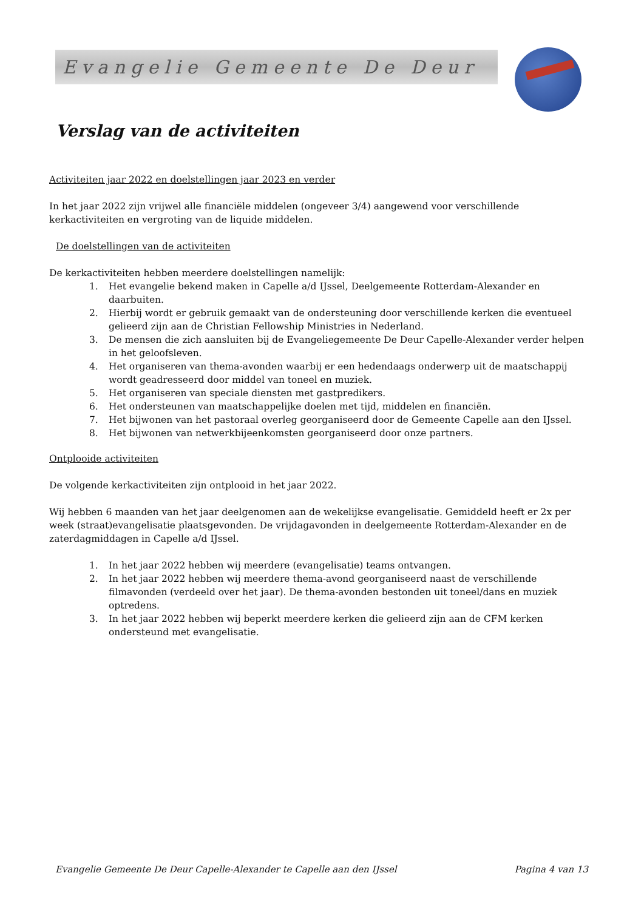Evangelie Gemeente De Deur
Verslag van de activiteiten
Activiteiten jaar 2022 en doelstellingen jaar 2023 en verder
In het jaar 2022 zijn vrijwel alle financiële middelen (ongeveer 3/4) aangewend voor verschillende kerkactiviteiten en vergroting van de liquide middelen.
De doelstellingen van de activiteiten
De kerkactiviteiten hebben meerdere doelstellingen namelijk:
1. Het evangelie bekend maken in Capelle a/d IJssel, Deelgemeente Rotterdam-Alexander en daarbuiten.
2. Hierbij wordt er gebruik gemaakt van de ondersteuning door verschillende kerken die eventueel gelieerd zijn aan de Christian Fellowship Ministries in Nederland.
3. De mensen die zich aansluiten bij de Evangeliegemeente De Deur Capelle-Alexander verder helpen in het geloofsleven.
4. Het organiseren van thema-avonden waarbij er een hedendaags onderwerp uit de maatschappij wordt geadresseerd door middel van toneel en muziek.
5. Het organiseren van speciale diensten met gastpredikers.
6. Het ondersteunen van maatschappelijke doelen met tijd, middelen en financiën.
7. Het bijwonen van het pastoraal overleg georganiseerd door de Gemeente Capelle aan den IJssel.
8. Het bijwonen van netwerkbijeenkomsten georganiseerd door onze partners.
Ontplooide activiteiten
De volgende kerkactiviteiten zijn ontplooid in het jaar 2022.
Wij hebben 6 maanden van het jaar deelgenomen aan de wekelijkse evangelisatie. Gemiddeld heeft er 2x per week (straat)evangelisatie plaatsgevonden. De vrijdagavonden in deelgemeente Rotterdam-Alexander en de zaterdagmiddagen in Capelle a/d IJssel.
1. In het jaar 2022 hebben wij meerdere (evangelisatie) teams ontvangen.
2. In het jaar 2022 hebben wij meerdere thema-avond georganiseerd naast de verschillende filmavonden (verdeeld over het jaar). De thema-avonden bestonden uit toneel/dans en muziek optredens.
3. In het jaar 2022 hebben wij beperkt meerdere kerken die gelieerd zijn aan de CFM kerken ondersteund met evangelisatie.
Evangelie Gemeente De Deur Capelle-Alexander te Capelle aan den IJssel Pagina 4 van 13